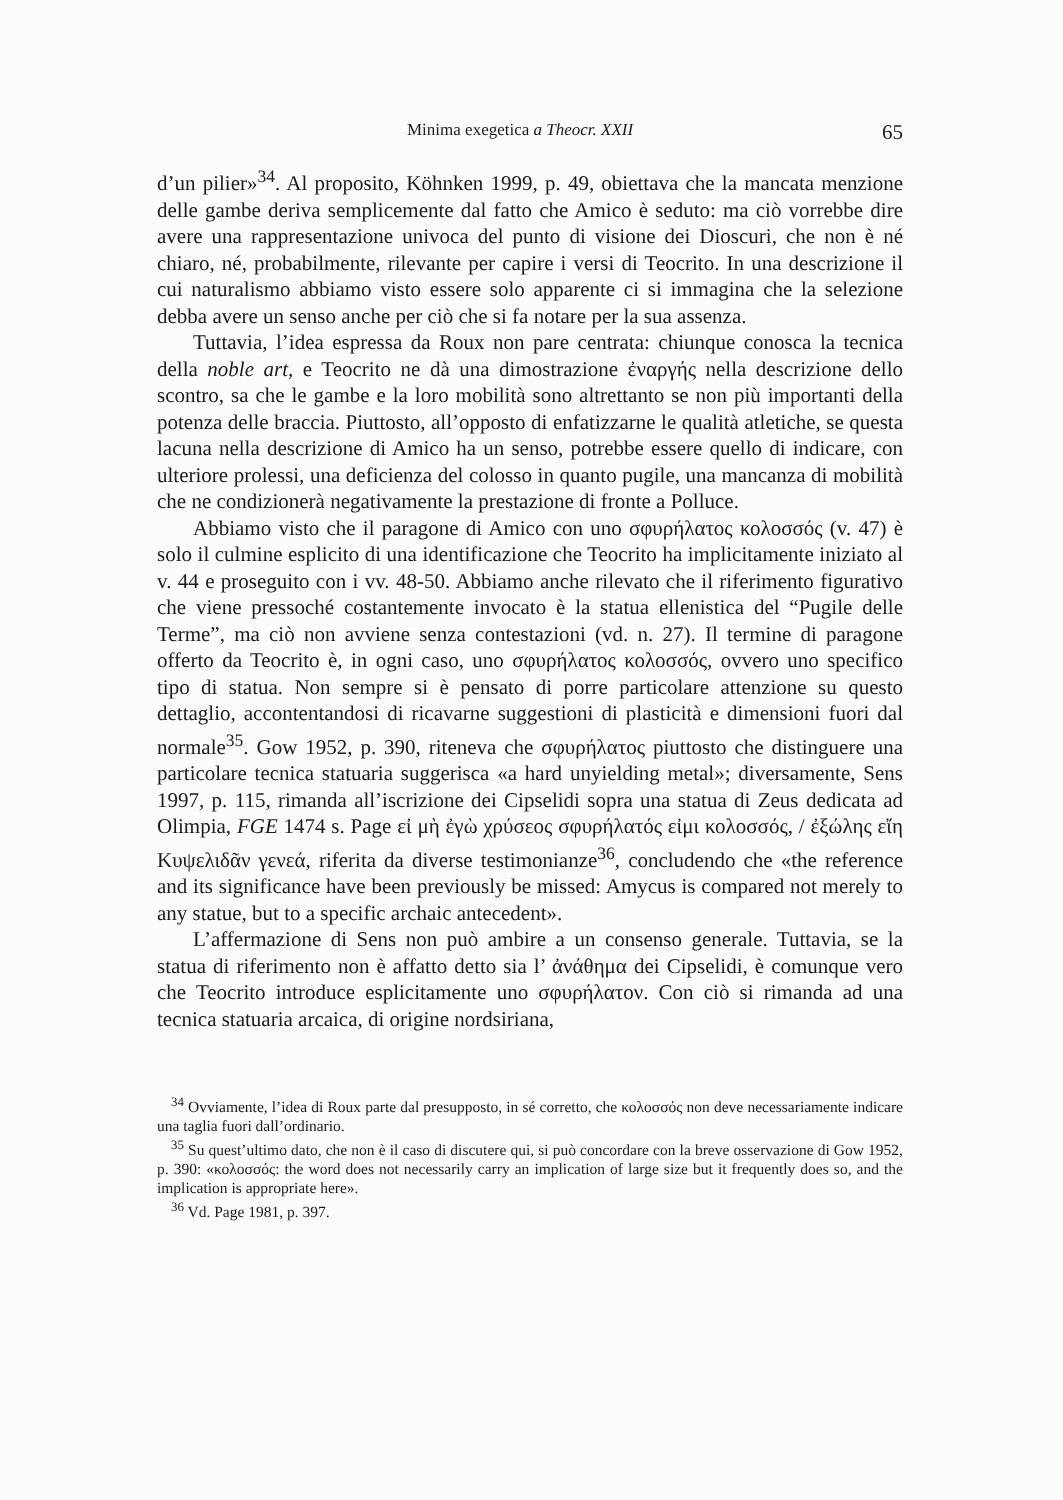Minima exegetica a Theocr. XXII 65
d’un pilier»<sup>34</sup>. Al proposito, Köhnken 1999, p. 49, obiettava che la mancata menzione delle gambe deriva semplicemente dal fatto che Amico è seduto: ma ciò vorrebbe dire avere una rappresentazione univoca del punto di visione dei Dioscuri, che non è né chiaro, né, probabilmente, rilevante per capire i versi di Teocrito. In una descrizione il cui naturalismo abbiamo visto essere solo apparente ci si immagina che la selezione debba avere un senso anche per ciò che si fa notare per la sua assenza.
Tuttavia, l’idea espressa da Roux non pare centrata: chiunque conosca la tecnica della noble art, e Teocrito ne dà una dimostrazione ἐναργής nella descrizione dello scontro, sa che le gambe e la loro mobilità sono altrettanto se non più importanti della potenza delle braccia. Piuttosto, all’opposto di enfatizzarne le qualità atletiche, se questa lacuna nella descrizione di Amico ha un senso, potrebbe essere quello di indicare, con ulteriore prolessi, una deficienza del colosso in quanto pugile, una mancanza di mobilità che ne condizionerà negativamente la prestazione di fronte a Polluce.
Abbiamo visto che il paragone di Amico con uno σφυρήλατος κολοσσός (v. 47) è solo il culmine esplicito di una identificazione che Teocrito ha implicitamente iniziato al v. 44 e proseguito con i vv. 48-50. Abbiamo anche rilevato che il riferimento figurativo che viene pressoché costantemente invocato è la statua ellenistica del “Pugile delle Terme”, ma ciò non avviene senza contestazioni (vd. n. 27). Il termine di paragone offerto da Teocrito è, in ogni caso, uno σφυρήλατος κολοσσός, ovvero uno specifico tipo di statua. Non sempre si è pensato di porre particolare attenzione su questo dettaglio, accontentandosi di ricavarne suggestioni di plasticità e dimensioni fuori dal normale<sup>35</sup>. Gow 1952, p. 390, riteneva che σφυρήλατος piuttosto che distinguere una particolare tecnica statuaria suggerisca «a hard unyielding metal»; diversamente, Sens 1997, p. 115, rimanda all’iscrizione dei Cipselidi sopra una statua di Zeus dedicata ad Olimpia, FGE 1474 s. Page εἰ μὴ ἐγὼ χρύσεος σφυρήλατός εἰμι κολοσσός, / ἐξώλης εἴη Κυψελιδᾶν γενεά, riferita da diverse testimonianze<sup>36</sup>, concludendo che «the reference and its significance have been previously be missed: Amycus is compared not merely to any statue, but to a specific archaic antecedent».
L’affermazione di Sens non può ambire a un consenso generale. Tuttavia, se la statua di riferimento non è affatto detto sia l’ ἀνάθημα dei Cipselidi, è comunque vero che Teocrito introduce esplicitamente uno σφυρήλατον. Con ciò si rimanda ad una tecnica statuaria arcaica, di origine nordsiriana,
<sup>34</sup> Ovviamente, l’idea di Roux parte dal presupposto, in sé corretto, che κολοσσός non deve necessariamente indicare una taglia fuori dall’ordinario.
<sup>35</sup> Su quest’ultimo dato, che non è il caso di discutere qui, si può concordare con la breve osservazione di Gow 1952, p. 390: «κολοσσός: the word does not necessarily carry an implication of large size but it frequently does so, and the implication is appropriate here».
<sup>36</sup> Vd. Page 1981, p. 397.